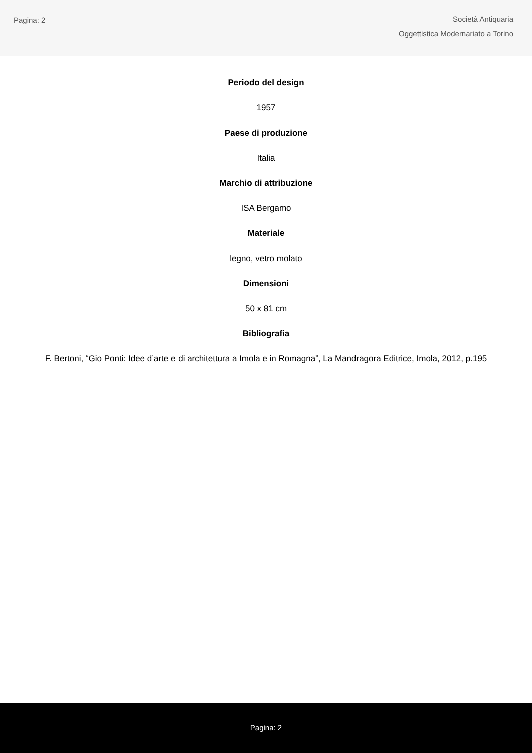Pagina: 2
Società Antiquaria
Oggettistica Modernariato a Torino
Periodo del design
1957
Paese di produzione
Italia
Marchio di attribuzione
ISA Bergamo
Materiale
legno, vetro molato
Dimensioni
50 x 81 cm
Bibliografia
F. Bertoni, “Gio Ponti: Idee d’arte e di architettura a Imola e in Romagna”, La Mandragora Editrice, Imola, 2012, p.195
Pagina: 2